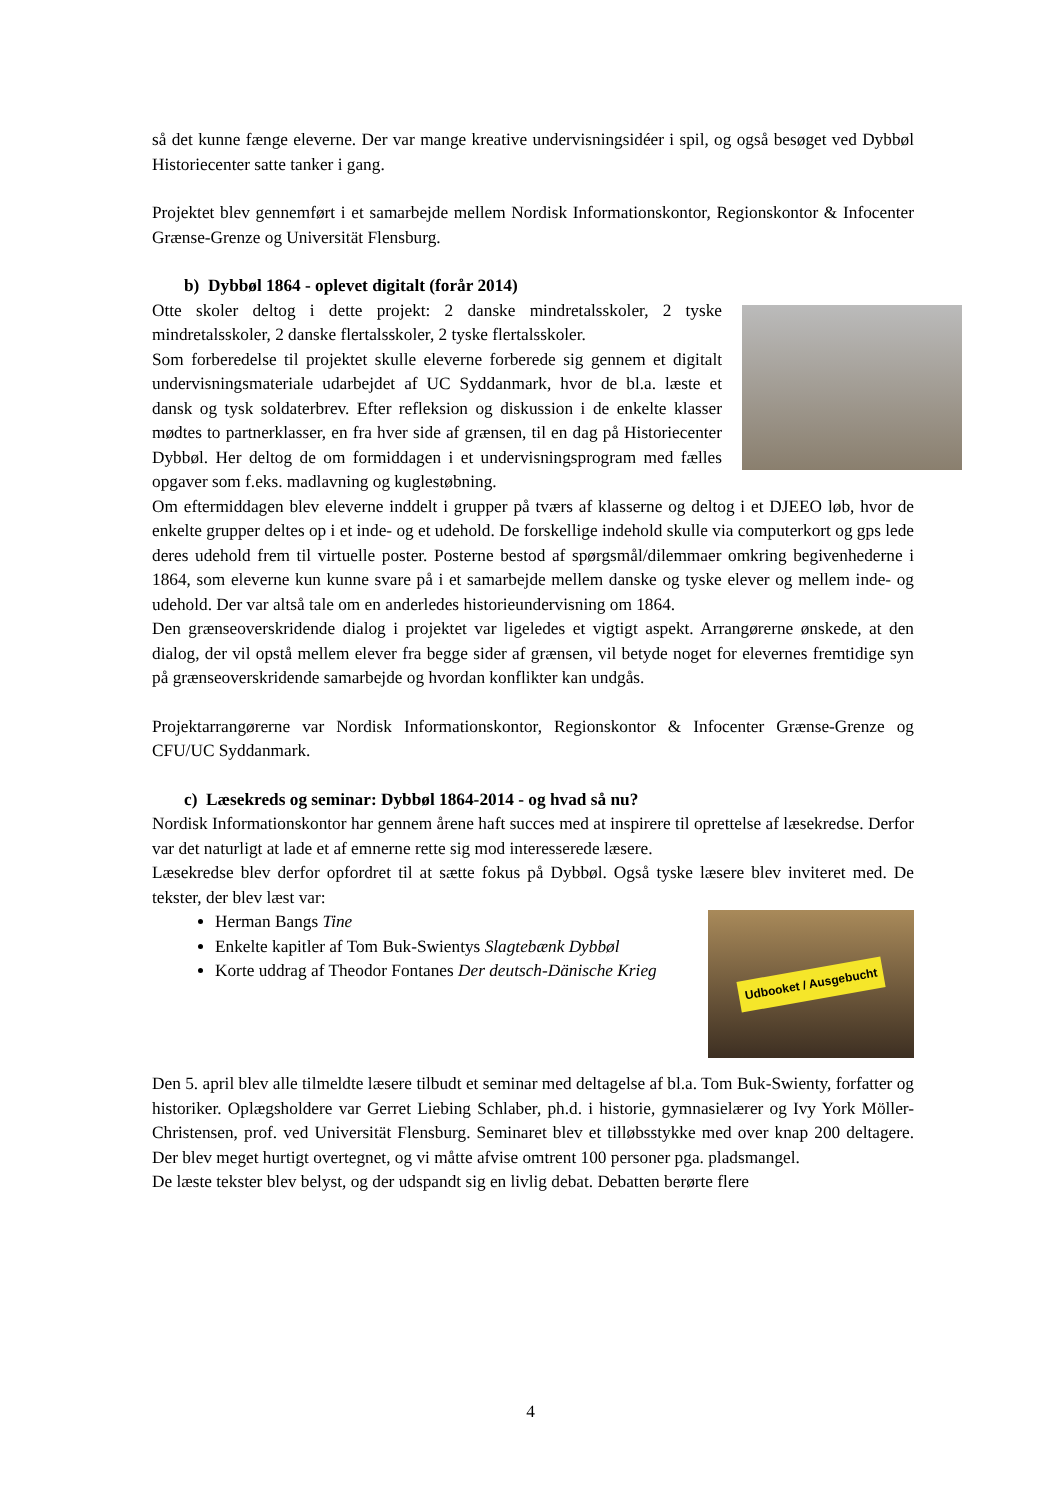så det kunne fænge eleverne. Der var mange kreative undervisningsidéer i spil, og også besøget ved Dybbøl Historiecenter satte tanker i gang.
Projektet blev gennemført i et samarbejde mellem Nordisk Informationskontor, Regionskontor & Infocenter Grænse-Grenze og Universität Flensburg.
b) Dybbøl 1864 - oplevet digitalt (forår 2014)
Otte skoler deltog i dette projekt: 2 danske mindretalsskoler, 2 tyske mindretalsskoler, 2 danske flertalsskoler, 2 tyske flertalsskoler.
Som forberedelse til projektet skulle eleverne forberede sig gennem et digitalt undervisningsmateriale udarbejdet af UC Syddanmark, hvor de bl.a. læste et dansk og tysk soldaterbrev. Efter refleksion og diskussion i de enkelte klasser mødtes to partnerklasser, en fra hver side af grænsen, til en dag på Historiecenter Dybbøl. Her deltog de om formiddagen i et undervisningsprogram med fælles opgaver som f.eks. madlavning og kuglestøbning.
Om eftermiddagen blev eleverne inddelt i grupper på tværs af klasserne og deltog i et DJEEO løb, hvor de enkelte grupper deltes op i et inde- og et udehold. De forskellige indehold skulle via computerkort og gps lede deres udehold frem til virtuelle poster. Posterne bestod af spørgsmål/dilemmaer omkring begivenhederne i 1864, som eleverne kun kunne svare på i et samarbejde mellem danske og tyske elever og mellem inde- og udehold. Der var altså tale om en anderledes historieundervisning om 1864.
Den grænseoverskridende dialog i projektet var ligeledes et vigtigt aspekt. Arrangørerne ønskede, at den dialog, der vil opstå mellem elever fra begge sider af grænsen, vil betyde noget for elevernes fremtidige syn på grænseoverskridende samarbejde og hvordan konflikter kan undgås.
Projektarrangørerne var Nordisk Informationskontor, Regionskontor & Infocenter Grænse-Grenze og CFU/UC Syddanmark.
c) Læsekreds og seminar: Dybbøl 1864-2014 - og hvad så nu?
Nordisk Informationskontor har gennem årene haft succes med at inspirere til oprettelse af læsekredse. Derfor var det naturligt at lade et af emnerne rette sig mod interesserede læsere.
Læsekredse blev derfor opfordret til at sætte fokus på Dybbøl. Også tyske læsere blev inviteret med. De tekster, der blev læst var:
Udbooket / Ausgebucht
Herman Bangs Tine
Enkelte kapitler af Tom Buk-Swientys Slagtebænk Dybbøl
Korte uddrag af Theodor Fontanes Der deutsch-Dänische Krieg
Den 5. april blev alle tilmeldte læsere tilbudt et seminar med deltagelse af bl.a. Tom Buk-Swienty, forfatter og historiker. Oplægsholdere var Gerret Liebing Schlaber, ph.d. i historie, gymnasielærer og Ivy York Möller-Christensen, prof. ved Universität Flensburg. Seminaret blev et tilløbsstykke med over knap 200 deltagere. Der blev meget hurtigt overtegnet, og vi måtte afvise omtrent 100 personer pga. pladsmangel.
De læste tekster blev belyst, og der udspandt sig en livlig debat. Debatten berørte flere
4